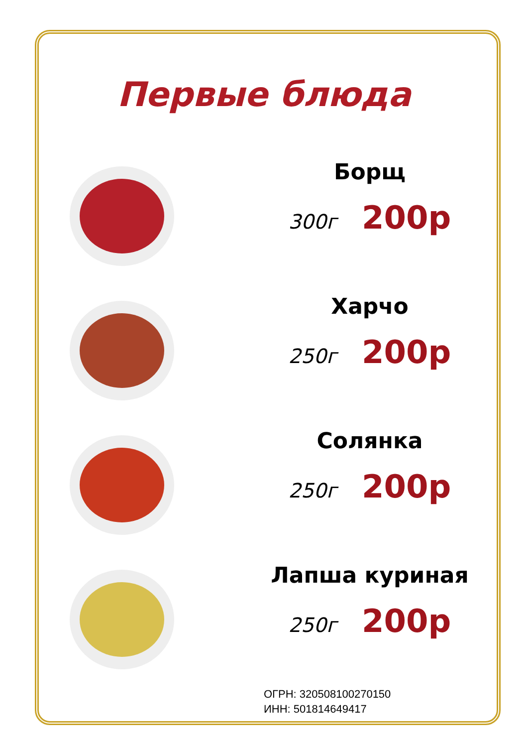Первые блюда
Борщ
300г 200р
Харчо
250г 200р
Солянка
250г 200р
Лапша куриная
250г 200р
ОГРН: 320508100270150
ИНН: 501814649417